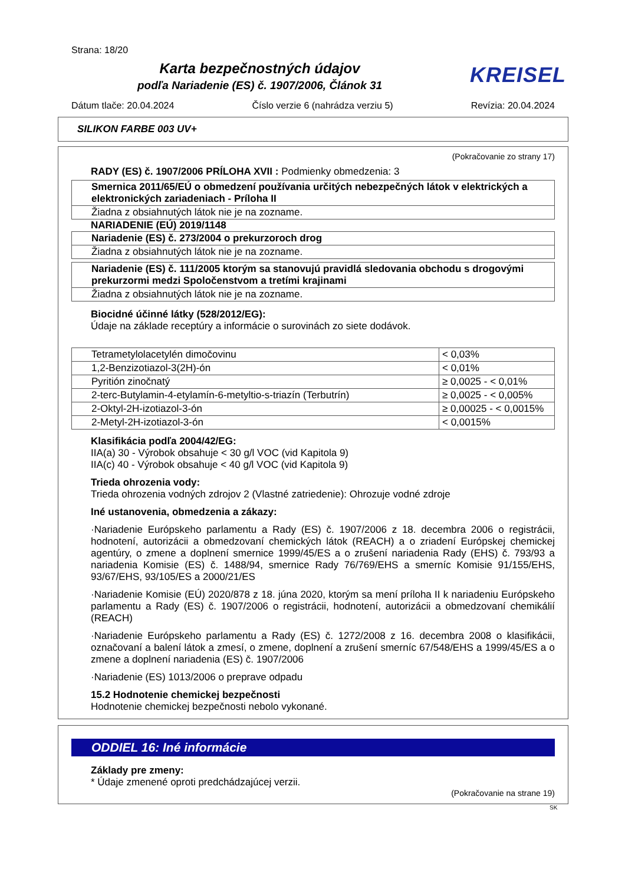Strana: 18/20
Karta bezpečnostných údajov
podľa Nariadenie (ES) č. 1907/2006, Článok 31
KREISEL
Dátum tlače: 20.04.2024 Číslo verzie 6 (nahrádza verziu 5) Revízia: 20.04.2024
SILIKON FARBE 003 UV+
(Pokračovanie zo strany 17)
RADY (ES) č. 1907/2006 PRÍLOHA XVII : Podmienky obmedzenia: 3
| Smernica 2011/65/EÚ o obmedzení používania určitých nebezpečných látok v elektrických a elektronických zariadeniach - Príloha II |
| Žiadna z obsiahnutých látok nie je na zozname. |
NARIADENIE (EÚ) 2019/1148
| Nariadenie (ES) č. 273/2004 o prekurzoroch drog |
| Žiadna z obsiahnutých látok nie je na zozname. |
| Nariadenie (ES) č. 111/2005 ktorým sa stanovujú pravidlá sledovania obchodu s drogovými prekurzormi medzi Spoločenstvom a tretími krajinami |
| Žiadna z obsiahnutých látok nie je na zozname. |
Biocidné účinné látky (528/2012/EG):
Údaje na základe receptúry a informácie o surovinách zo siete dodávok.
| Tetrametylolacetylén dimočovinu | < 0,03% |
| 1,2-Benzizotiazol-3(2H)-ón | < 0,01% |
| Pyritión zinočnatý | ≥ 0,0025 - < 0,01% |
| 2-terc-Butylamin-4-etylamín-6-metyltio-s-triazín (Terbutrín) | ≥ 0,0025 - < 0,005% |
| 2-Oktyl-2H-izotiazol-3-ón | ≥ 0,00025 - < 0,0015% |
| 2-Metyl-2H-izotiazol-3-ón | < 0,0015% |
Klasifikácia podľa 2004/42/EG:
IIA(a) 30 - Výrobok obsahuje < 30 g/l VOC (vid Kapitola 9)
IIA(c) 40 - Výrobok obsahuje < 40 g/l VOC (vid Kapitola 9)
Trieda ohrozenia vody:
Trieda ohrozenia vodných zdrojov 2 (Vlastné zatriedenie): Ohrozuje vodné zdroje
Iné ustanovenia, obmedzenia a zákazy:
·Nariadenie Európskeho parlamentu a Rady (ES) č. 1907/2006 z 18. decembra 2006 o registrácii, hodnotení, autorizácii a obmedzovaní chemických látok (REACH) a o zriadení Európskej chemickej agentúry, o zmene a doplnení smernice 1999/45/ES a o zrušení nariadenia Rady (EHS) č. 793/93 a nariadenia Komisie (ES) č. 1488/94, smernice Rady 76/769/EHS a smerníc Komisie 91/155/EHS, 93/67/EHS, 93/105/ES a 2000/21/ES
·Nariadenie Komisie (EÚ) 2020/878 z 18. júna 2020, ktorým sa mení príloha II k nariadeniu Európskeho parlamentu a Rady (ES) č. 1907/2006 o registrácii, hodnotení, autorizácii a obmedzovaní chemikálií (REACH)
·Nariadenie Európskeho parlamentu a Rady (ES) č. 1272/2008 z 16. decembra 2008 o klasifikácii, označovaní a balení látok a zmesí, o zmene, doplnení a zrušení smerníc 67/548/EHS a 1999/45/ES a o zmene a doplnení nariadenia (ES) č. 1907/2006
·Nariadenie (ES) 1013/2006 o preprave odpadu
15.2 Hodnotenie chemickej bezpečnosti
Hodnotenie chemickej bezpečnosti nebolo vykonané.
ODDIEL 16: Iné informácie
Základy pre zmeny:
* Údaje zmenené oproti predchádzajúcej verzii.
(Pokračovanie na strane 19)
SK